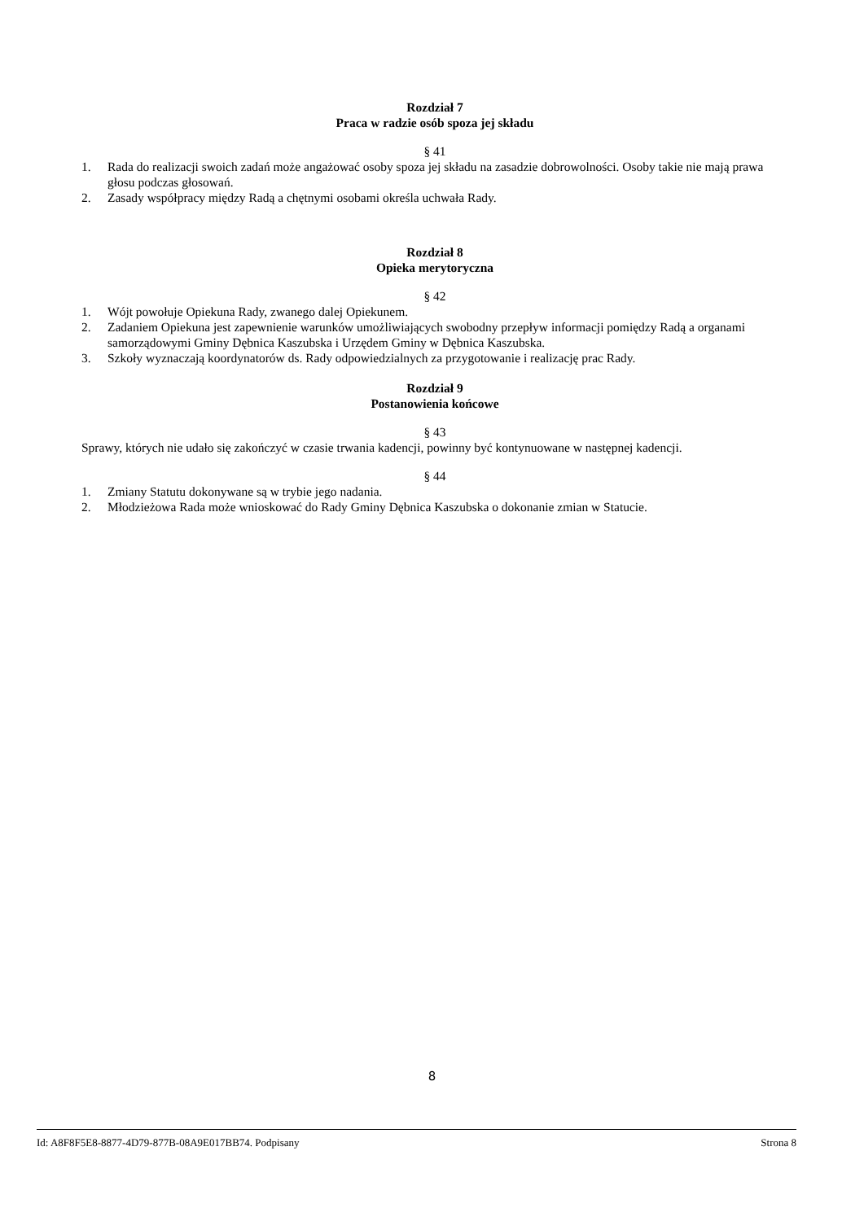Rozdział 7
Praca w radzie osób spoza jej składu
§ 41
1. Rada do realizacji swoich zadań może angażować osoby spoza jej składu na zasadzie dobrowolności. Osoby takie nie mają prawa głosu podczas głosowań.
2. Zasady współpracy między Radą a chętnymi osobami określa uchwała Rady.
Rozdział 8
Opieka merytoryczna
§ 42
1. Wójt powołuje Opiekuna Rady, zwanego dalej Opiekunem.
2. Zadaniem Opiekuna jest zapewnienie warunków umożliwiających swobodny przepływ informacji pomiędzy Radą a organami samorządowymi Gminy Dębnica Kaszubska i Urzędem Gminy w Dębnica Kaszubska.
3. Szkoły wyznaczają koordynatorów ds. Rady odpowiedzialnych za przygotowanie i realizację prac Rady.
Rozdział 9
Postanowienia końcowe
§ 43
Sprawy, których nie udało się zakończyć w czasie trwania kadencji, powinny być kontynuowane w następnej kadencji.
§ 44
1. Zmiany Statutu dokonywane są w trybie jego nadania.
2. Młodzieżowa Rada może wnioskować do Rady Gminy Dębnica Kaszubska o dokonanie zmian w Statucie.
8
Id: A8F8F5E8-8877-4D79-877B-08A9E017BB74. Podpisany Strona 8